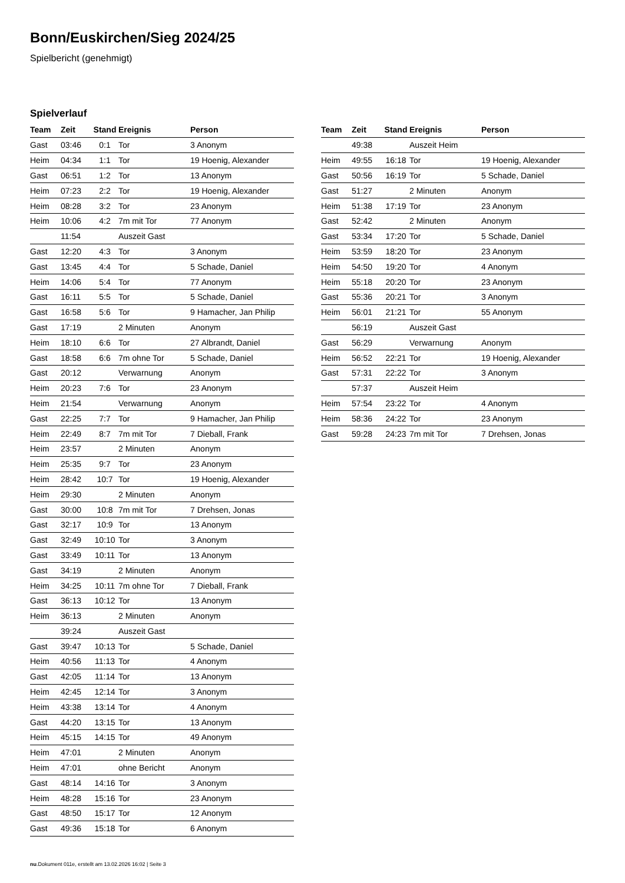Bonn/Euskirchen/Sieg 2024/25
Spielbericht (genehmigt)
Spielverlauf
| Team | Zeit | Stand | Ereignis | Person |
| --- | --- | --- | --- | --- |
| Gast | 03:46 | 0:1 | Tor | 3 Anonym |
| Heim | 04:34 | 1:1 | Tor | 19 Hoenig, Alexander |
| Gast | 06:51 | 1:2 | Tor | 13 Anonym |
| Heim | 07:23 | 2:2 | Tor | 19 Hoenig, Alexander |
| Heim | 08:28 | 3:2 | Tor | 23 Anonym |
| Heim | 10:06 | 4:2 | 7m mit Tor | 77 Anonym |
| | 11:54 | | Auszeit Gast | |
| Gast | 12:20 | 4:3 | Tor | 3 Anonym |
| Gast | 13:45 | 4:4 | Tor | 5 Schade, Daniel |
| Heim | 14:06 | 5:4 | Tor | 77 Anonym |
| Gast | 16:11 | 5:5 | Tor | 5 Schade, Daniel |
| Gast | 16:58 | 5:6 | Tor | 9 Hamacher, Jan Philip |
| Gast | 17:19 | | 2 Minuten | Anonym |
| Heim | 18:10 | 6:6 | Tor | 27 Albrandt, Daniel |
| Gast | 18:58 | 6:6 | 7m ohne Tor | 5 Schade, Daniel |
| Gast | 20:12 | | Verwarnung | Anonym |
| Heim | 20:23 | 7:6 | Tor | 23 Anonym |
| Heim | 21:54 | | Verwarnung | Anonym |
| Gast | 22:25 | 7:7 | Tor | 9 Hamacher, Jan Philip |
| Heim | 22:49 | 8:7 | 7m mit Tor | 7 Dieball, Frank |
| Heim | 23:57 | | 2 Minuten | Anonym |
| Heim | 25:35 | 9:7 | Tor | 23 Anonym |
| Heim | 28:42 | 10:7 | Tor | 19 Hoenig, Alexander |
| Heim | 29:30 | | 2 Minuten | Anonym |
| Gast | 30:00 | 10:8 | 7m mit Tor | 7 Drehsen, Jonas |
| Gast | 32:17 | 10:9 | Tor | 13 Anonym |
| Gast | 32:49 | 10:10 | Tor | 3 Anonym |
| Gast | 33:49 | 10:11 | Tor | 13 Anonym |
| Gast | 34:19 | | 2 Minuten | Anonym |
| Heim | 34:25 | 10:11 | 7m ohne Tor | 7 Dieball, Frank |
| Gast | 36:13 | 10:12 | Tor | 13 Anonym |
| Heim | 36:13 | | 2 Minuten | Anonym |
| | 39:24 | | Auszeit Gast | |
| Gast | 39:47 | 10:13 | Tor | 5 Schade, Daniel |
| Heim | 40:56 | 11:13 | Tor | 4 Anonym |
| Gast | 42:05 | 11:14 | Tor | 13 Anonym |
| Heim | 42:45 | 12:14 | Tor | 3 Anonym |
| Heim | 43:38 | 13:14 | Tor | 4 Anonym |
| Gast | 44:20 | 13:15 | Tor | 13 Anonym |
| Heim | 45:15 | 14:15 | Tor | 49 Anonym |
| Heim | 47:01 | | 2 Minuten | Anonym |
| Heim | 47:01 | | ohne Bericht | Anonym |
| Gast | 48:14 | 14:16 | Tor | 3 Anonym |
| Heim | 48:28 | 15:16 | Tor | 23 Anonym |
| Gast | 48:50 | 15:17 | Tor | 12 Anonym |
| Gast | 49:36 | 15:18 | Tor | 6 Anonym |
| Team | Zeit | Stand | Ereignis | Person |
| --- | --- | --- | --- | --- |
| | 49:38 | | Auszeit Heim | |
| Heim | 49:55 | 16:18 | Tor | 19 Hoenig, Alexander |
| Gast | 50:56 | 16:19 | Tor | 5 Schade, Daniel |
| Gast | 51:27 | | 2 Minuten | Anonym |
| Heim | 51:38 | 17:19 | Tor | 23 Anonym |
| Gast | 52:42 | | 2 Minuten | Anonym |
| Gast | 53:34 | 17:20 | Tor | 5 Schade, Daniel |
| Heim | 53:59 | 18:20 | Tor | 23 Anonym |
| Heim | 54:50 | 19:20 | Tor | 4 Anonym |
| Heim | 55:18 | 20:20 | Tor | 23 Anonym |
| Gast | 55:36 | 20:21 | Tor | 3 Anonym |
| Heim | 56:01 | 21:21 | Tor | 55 Anonym |
| | 56:19 | | Auszeit Gast | |
| Gast | 56:29 | | Verwarnung | Anonym |
| Heim | 56:52 | 22:21 | Tor | 19 Hoenig, Alexander |
| Gast | 57:31 | 22:22 | Tor | 3 Anonym |
| | 57:37 | | Auszeit Heim | |
| Heim | 57:54 | 23:22 | Tor | 4 Anonym |
| Heim | 58:36 | 24:22 | Tor | 23 Anonym |
| Gast | 59:28 | 24:23 | 7m mit Tor | 7 Drehsen, Jonas |
nu.Dokument 011e, erstellt am 13.02.2026 16:02 | Seite 3